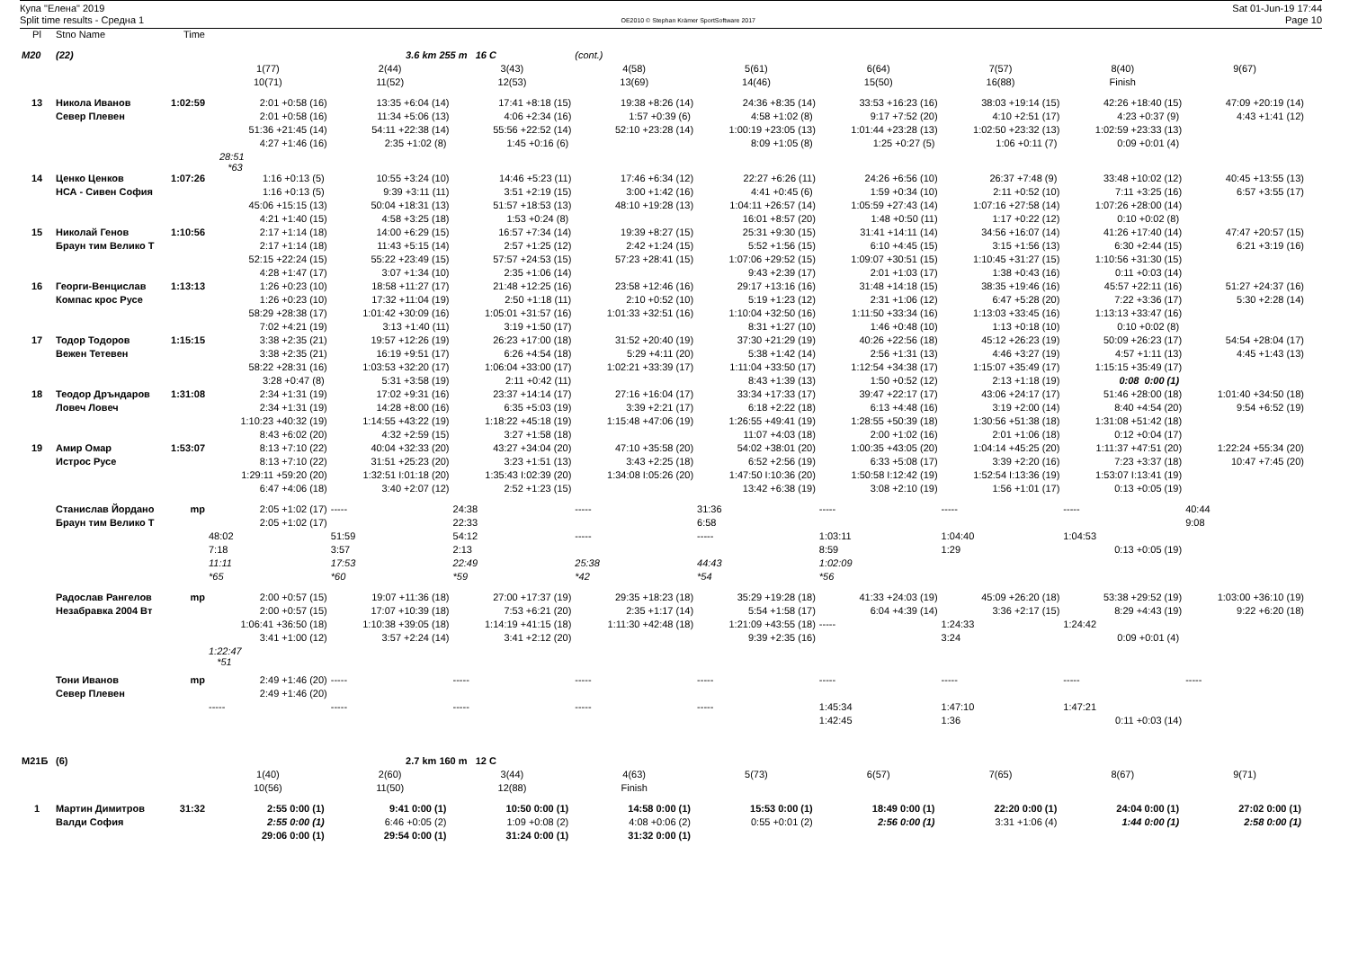Купа "Елена" 2019
Split time results - Средна 1
OE2010 © Stephan Krämer SportSoftware 2017
Sat 01-Jun-19 17:44
Page 10
| Pl | Stno Name | Time | | | | | | | | | |
| M20 | (22) | | | 3.6 km 255 m 16 C | | (cont.) | | | | | |
| | | | 1(77) | 2(44) | 3(43) | 4(58) | 5(61) | 6(64) | 7(57) | 8(40) | 9(67) |
| | | | 10(71) | 11(52) | 12(53) | 13(69) | 14(46) | 15(50) | 16(88) | Finish | |
| 13 | Никола Иванов | 1:02:59 | 2:01 +0:58 (16) | 13:35 +6:04 (14) | 17:41 +8:18 (15) | 19:38 +8:26 (14) | 24:36 +8:35 (14) | 33:53 +16:23 (16) | 38:03 +19:14 (15) | 42:26 +18:40 (15) | 47:09 +20:19 (14) |
| | Север Плевен | | 2:01 +0:58 (16) | 11:34 +5:06 (13) | 4:06 +2:34 (16) | 1:57 +0:39 (6) | 4:58 +1:02 (8) | 9:17 +7:52 (20) | 4:10 +2:51 (17) | 4:23 +0:37 (9) | 4:43 +1:41 (12) |
| | | | 51:36 +21:45 (14) | 54:11 +22:38 (14) | 55:56 +22:52 (14) | 52:10 +23:28 (14) | 1:00:19 +23:05 (13) | 1:01:44 +23:28 (13) | 1:02:50 +23:32 (13) | 1:02:59 +23:33 (13) | |
| | | | 4:27 +1:46 (16) | 2:35 +1:02 (8) | 1:45 +0:16 (6) | | 8:09 +1:05 (8) | 1:25 +0:27 (5) | 1:06 +0:11 (7) | 0:09 +0:01 (4) | |
| | | | 28:51 *63 | | | | | | | | |
| 14 | Ценко Ценков | 1:07:26 | 1:16 +0:13 (5) | 10:55 +3:24 (10) | 14:46 +5:23 (11) | 17:46 +6:34 (12) | 22:27 +6:26 (11) | 24:26 +6:56 (10) | 26:37 +7:48 (9) | 33:48 +10:02 (12) | 40:45 +13:55 (13) |
| | НСА - Сивен София | | 1:16 +0:13 (5) | 9:39 +3:11 (11) | 3:51 +2:19 (15) | 3:00 +1:42 (16) | 4:41 +0:45 (6) | 1:59 +0:34 (10) | 2:11 +0:52 (10) | 7:11 +3:25 (16) | 6:57 +3:55 (17) |
| | | | 45:06 +15:15 (13) | 50:04 +18:31 (13) | 51:57 +18:53 (13) | 48:10 +19:28 (13) | 1:04:11 +26:57 (14) | 1:05:59 +27:43 (14) | 1:07:16 +27:58 (14) | 1:07:26 +28:00 (14) | |
| | | | 4:21 +1:40 (15) | 4:58 +3:25 (18) | 1:53 +0:24 (8) | | 16:01 +8:57 (20) | 1:48 +0:50 (11) | 1:17 +0:22 (12) | 0:10 +0:02 (8) | |
| 15 | Николай Генов | 1:10:56 | 2:17 +1:14 (18) | 14:00 +6:29 (15) | 16:57 +7:34 (14) | 19:39 +8:27 (15) | 25:31 +9:30 (15) | 31:41 +14:11 (14) | 34:56 +16:07 (14) | 41:26 +17:40 (14) | 47:47 +20:57 (15) |
| | Браун тим Велико Т | | 2:17 +1:14 (18) | 11:43 +5:15 (14) | 2:57 +1:25 (12) | 2:42 +1:24 (15) | 5:52 +1:56 (15) | 6:10 +4:45 (15) | 3:15 +1:56 (13) | 6:30 +2:44 (15) | 6:21 +3:19 (16) |
| | | | 52:15 +22:24 (15) | 55:22 +23:49 (15) | 57:57 +24:53 (15) | 57:23 +28:41 (15) | 1:07:06 +29:52 (15) | 1:09:07 +30:51 (15) | 1:10:45 +31:27 (15) | 1:10:56 +31:30 (15) | |
| | | | 4:28 +1:47 (17) | 3:07 +1:34 (10) | 2:35 +1:06 (14) | | 9:43 +2:39 (17) | 2:01 +1:03 (17) | 1:38 +0:43 (16) | 0:11 +0:03 (14) | |
| 16 | Георги-Венцислав | 1:13:13 | 1:26 +0:23 (10) | 18:58 +11:27 (17) | 21:48 +12:25 (16) | 23:58 +12:46 (16) | 29:17 +13:16 (16) | 31:48 +14:18 (15) | 38:35 +19:46 (16) | 45:57 +22:11 (16) | 51:27 +24:37 (16) |
| | Компас крос Русе | | 1:26 +0:23 (10) | 17:32 +11:04 (19) | 2:50 +1:18 (11) | 2:10 +0:52 (10) | 5:19 +1:23 (12) | 2:31 +1:06 (12) | 6:47 +5:28 (20) | 7:22 +3:36 (17) | 5:30 +2:28 (14) |
| | | | 58:29 +28:38 (17) | 1:01:42 +30:09 (16) | 1:05:01 +31:57 (16) | 1:01:33 +32:51 (16) | 1:10:04 +32:50 (16) | 1:11:50 +33:34 (16) | 1:13:03 +33:45 (16) | 1:13:13 +33:47 (16) | |
| | | | 7:02 +4:21 (19) | 3:13 +1:40 (11) | 3:19 +1:50 (17) | | 8:31 +1:27 (10) | 1:46 +0:48 (10) | 1:13 +0:18 (10) | 0:10 +0:02 (8) | |
| 17 | Тодор Тодоров | 1:15:15 | 3:38 +2:35 (21) | 19:57 +12:26 (19) | 26:23 +17:00 (18) | 31:52 +20:40 (19) | 37:30 +21:29 (19) | 40:26 +22:56 (18) | 45:12 +26:23 (19) | 50:09 +26:23 (17) | 54:54 +28:04 (17) |
| | Вежен Тетевен | | 3:38 +2:35 (21) | 16:19 +9:51 (17) | 6:26 +4:54 (18) | 5:29 +4:11 (20) | 5:38 +1:42 (14) | 2:56 +1:31 (13) | 4:46 +3:27 (19) | 4:57 +1:11 (13) | 4:45 +1:43 (13) |
| | | | 58:22 +28:31 (16) | 1:03:53 +32:20 (17) | 1:06:04 +33:00 (17) | 1:02:21 +33:39 (17) | 1:11:04 +33:50 (17) | 1:12:54 +34:38 (17) | 1:15:07 +35:49 (17) | 1:15:15 +35:49 (17) | |
| | | | 3:28 +0:47 (8) | 5:31 +3:58 (19) | 2:11 +0:42 (11) | | 8:43 +1:39 (13) | 1:50 +0:52 (12) | 2:13 +1:18 (19) | 0:08 0:00 (1) | |
| 18 | Теодор Дръндаров | 1:31:08 | 2:34 +1:31 (19) | 17:02 +9:31 (16) | 23:37 +14:14 (17) | 27:16 +16:04 (17) | 33:34 +17:33 (17) | 39:47 +22:17 (17) | 43:06 +24:17 (17) | 51:46 +28:00 (18) | 1:01:40 +34:50 (18) |
| | Ловеч Ловеч | | 2:34 +1:31 (19) | 14:28 +8:00 (16) | 6:35 +5:03 (19) | 3:39 +2:21 (17) | 6:18 +2:22 (18) | 6:13 +4:48 (16) | 3:19 +2:00 (14) | 8:40 +4:54 (20) | 9:54 +6:52 (19) |
| | | | 1:10:23 +40:32 (19) | 1:14:55 +43:22 (19) | 1:18:22 +45:18 (19) | 1:15:48 +47:06 (19) | 1:26:55 +49:41 (19) | 1:28:55 +50:39 (18) | 1:30:56 +51:38 (18) | 1:31:08 +51:42 (18) | |
| | | | 8:43 +6:02 (20) | 4:32 +2:59 (15) | 3:27 +1:58 (18) | | 11:07 +4:03 (18) | 2:00 +1:02 (16) | 2:01 +1:06 (18) | 0:12 +0:04 (17) | |
| 19 | Амир Омар | 1:53:07 | 8:13 +7:10 (22) | 40:04 +32:33 (20) | 43:27 +34:04 (20) | 47:10 +35:58 (20) | 54:02 +38:01 (20) | 1:00:35 +43:05 (20) | 1:04:14 +45:25 (20) | 1:11:37 +47:51 (20) | 1:22:24 +55:34 (20) |
| | Истрос Русе | | 8:13 +7:10 (22) | 31:51 +25:23 (20) | 3:23 +1:51 (13) | 3:43 +2:25 (18) | 6:52 +2:56 (19) | 6:33 +5:08 (17) | 3:39 +2:20 (16) | 7:23 +3:37 (18) | 10:47 +7:45 (20) |
| | | | 1:29:11 +59:20 (20) | 1:32:51 I:01:18 (20) | 1:35:43 I:02:39 (20) | 1:34:08 I:05:26 (20) | 1:47:50 I:10:36 (20) | 1:50:58 I:12:42 (19) | 1:52:54 I:13:36 (19) | 1:53:07 I:13:41 (19) | |
| | | | 6:47 +4:06 (18) | 3:40 +2:07 (12) | 2:52 +1:23 (15) | | 13:42 +6:38 (19) | 3:08 +2:10 (19) | 1:56 +1:01 (17) | 0:13 +0:05 (19) | |
| | Станислав Йордано | mp | 2:05 +1:02 (17) | ----- | 24:38 | ----- | 31:36 | ----- | ----- | ----- | 40:44 |
| | Браун тим Велико Т | | 2:05 +1:02 (17) | | 22:33 | | 6:58 | | | | 9:08 |
| | | | 48:02 | 51:59 | 54:12 | ----- | ----- | 1:03:11 | 1:04:40 | 1:04:53 | |
| | | | 7:18 | 3:57 | 2:13 | | | 8:59 | 1:29 | 0:13 +0:05 (19) | |
| | | | 11:11 | 17:53 | 22:49 | 25:38 | 44:43 | 1:02:09 | | | |
| | | | *65 | *60 | *59 | *42 | *54 | *56 | | | |
| | Радослав Рангелов | mp | 2:00 +0:57 (15) | 19:07 +11:36 (18) | 27:00 +17:37 (19) | 29:35 +18:23 (18) | 35:29 +19:28 (18) | 41:33 +24:03 (19) | 45:09 +26:20 (18) | 53:38 +29:52 (19) | 1:03:00 +36:10 (19) |
| | Незабравка 2004 Вт | | 2:00 +0:57 (15) | 17:07 +10:39 (18) | 7:53 +6:21 (20) | 2:35 +1:17 (14) | 5:54 +1:58 (17) | 6:04 +4:39 (14) | 3:36 +2:17 (15) | 8:29 +4:43 (19) | 9:22 +6:20 (18) |
| | | | 1:06:41 +36:50 (18) | 1:10:38 +39:05 (18) | 1:14:19 +41:15 (18) | 1:11:30 +42:48 (18) | 1:21:09 +43:55 (18) | ----- | 1:24:33 | 1:24:42 | |
| | | | 3:41 +1:00 (12) | 3:57 +2:24 (14) | 3:41 +2:12 (20) | | 9:39 +2:35 (16) | | 3:24 | 0:09 +0:01 (4) | |
| | | | 1:22:47 *51 | | | | | | | | |
| | Тони Иванов | mp | 2:49 +1:46 (20) | ----- | ----- | ----- | ----- | ----- | ----- | ----- | ----- |
| | Север Плевен | | 2:49 +1:46 (20) | | | | | | | | |
| | | | ----- | ----- | ----- | ----- | ----- | 1:45:34 | 1:47:10 | 1:47:21 | |
| | | | | | | | | 1:42:45 | 1:36 | 0:11 +0:03 (14) | |
| M21Б | (6) | | | 2.7 km 160 m 12 C | | | | | | | |
| | | | 1(40) | 2(60) | 3(44) | 4(63) | 5(73) | 6(57) | 7(65) | 8(67) | 9(71) |
| | | | 10(56) | 11(50) | 12(88) | Finish | | | | | |
| 1 | Мартин Димитров | 31:32 | 2:55 0:00 (1) | 9:41 0:00 (1) | 10:50 0:00 (1) | 14:58 0:00 (1) | 15:53 0:00 (1) | 18:49 0:00 (1) | 22:20 0:00 (1) | 24:04 0:00 (1) | 27:02 0:00 (1) |
| | Валди София | | 2:55 0:00 (1) | 6:46 +0:05 (2) | 1:09 +0:08 (2) | 4:08 +0:06 (2) | 0:55 +0:01 (2) | 2:56 0:00 (1) | 3:31 +1:06 (4) | 1:44 0:00 (1) | 2:58 0:00 (1) |
| | | | 29:06 0:00 (1) | 29:54 0:00 (1) | 31:24 0:00 (1) | 31:32 0:00 (1) | | | | | |